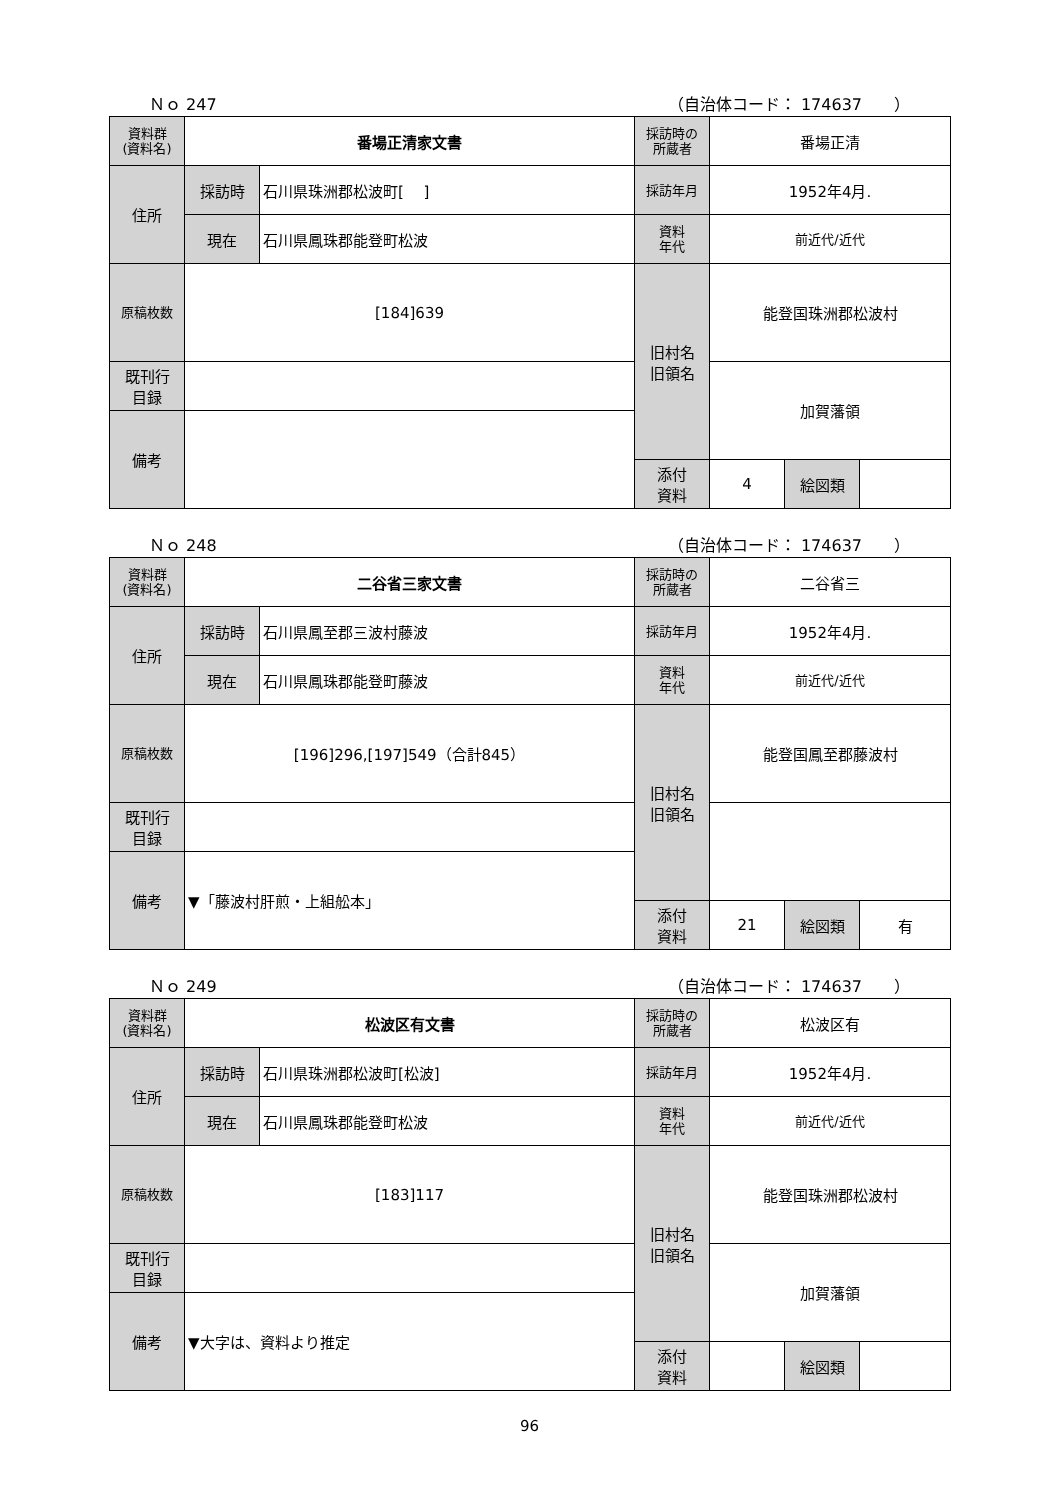Ｎｏ 247 （自治体コード： 174637　　）
| 資料群 (資料名) | 番場正清家文書 | | 採訪時の 所蔵者 | 番場正清 | | |
| 住所 | 採訪時 | 石川県珠洲郡松波町[ ] | 採訪年月 | 1952年4月. | | |
| | 現在 | 石川県鳳珠郡能登町松波 | 資料 年代 | 前近代/近代 | | |
| 原稿枚数 | [184]639 | | 旧村名 旧領名 | 能登国珠洲郡松波村 | | |
| 既刊行 目録 | | | | 加賀藩領 | | |
| 備考 | | | | | | |
| | | | 添付 資料 | 4 | 絵図類 | |
Ｎｏ 248 （自治体コード： 174637　　）
| 資料群 (資料名) | 二谷省三家文書 | | 採訪時の 所蔵者 | 二谷省三 | | |
| 住所 | 採訪時 | 石川県鳳至郡三波村藤波 | 採訪年月 | 1952年4月. | | |
| | 現在 | 石川県鳳珠郡能登町藤波 | 資料 年代 | 前近代/近代 | | |
| 原稿枚数 | [196]296,[197]549（合計845） | | 旧村名 旧領名 | 能登国鳳至郡藤波村 | | |
| 既刊行 目録 | | | | | | |
| 備考 | ▼「藤波村肝煎・上組舩本」 | | | | | |
| | | | 添付 資料 | 21 | 絵図類 | 有 |
Ｎｏ 249 （自治体コード： 174637　　）
| 資料群 (資料名) | 松波区有文書 | | 採訪時の 所蔵者 | 松波区有 | | |
| 住所 | 採訪時 | 石川県珠洲郡松波町[松波] | 採訪年月 | 1952年4月. | | |
| | 現在 | 石川県鳳珠郡能登町松波 | 資料 年代 | 前近代/近代 | | |
| 原稿枚数 | [183]117 | | 旧村名 旧領名 | 能登国珠洲郡松波村 | | |
| 既刊行 目録 | | | | 加賀藩領 | | |
| 備考 | ▼大字は、資料より推定 | | | | | |
| | | | 添付 資料 | | 絵図類 | |
96